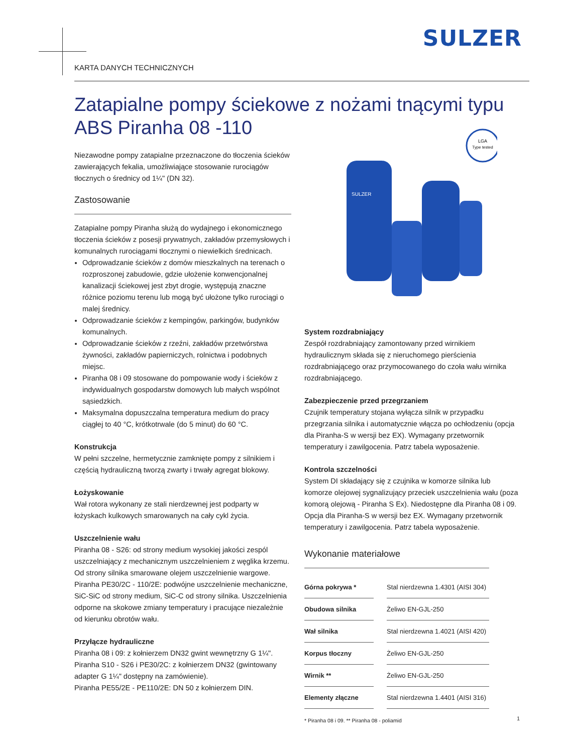SULZER
KARTA DANYCH TECHNICZNYCH
Zatapialne pompy ściekowe z nożami tnącymi typu ABS Piranha 08 -110
LGA
Type tested
SULZER
Niezawodne pompy zatapialne przeznaczone do tłoczenia ścieków zawierających fekalia, umożliwiające stosowanie rurociągów tłocznych o średnicy od 1¼" (DN 32).
Zastosowanie
Zatapialne pompy Piranha służą do wydajnego i ekonomicznego tłoczenia ścieków z posesji prywatnych, zakładów przemysłowych i komunalnych rurociągami tłocznymi o niewielkich średnicach.
Odprowadzanie ścieków z domów mieszkalnych na terenach o rozproszonej zabudowie, gdzie ułożenie konwencjonalnej kanalizacji ściekowej jest zbyt drogie, występują znaczne różnice poziomu terenu lub mogą być ułożone tylko rurociągi o malej średnicy.
Odprowadzanie ścieków z kempingów, parkingów, budynków komunalnych.
Odprowadzanie ścieków z rzeźni, zakładów przetwórstwa żywności, zakładów papierniczych, rolnictwa i podobnych miejsc.
Piranha 08 i 09 stosowane do pompowanie wody i ścieków z indywidualnych gospodarstw domowych lub małych wspólnot sąsiedzkich.
Maksymalna dopuszczalna temperatura medium do pracy ciągłej to 40 °C, krótkotrwale (do 5 minut) do 60 °C.
Konstrukcja
W pełni szczelne, hermetycznie zamknięte pompy z silnikiem i częścią hydrauliczną tworzą zwarty i trwały agregat blokowy.
Łożyskowanie
Wał rotora wykonany ze stali nierdzewnej jest podparty w łożyskach kulkowych smarowanych na cały cykl życia.
Uszczelnienie wału
Piranha 08 - S26: od strony medium wysokiej jakości zespól uszczelniający z mechanicznym uszczelnieniem z węglika krzemu. Od strony silnika smarowane olejem uszczelnienie wargowe. Piranha PE30/2C - 110/2E: podwójne uszczelnienie mechaniczne, SiC-SiC od strony medium, SiC-C od strony silnika. Uszczelnienia odporne na skokowe zmiany temperatury i pracujące niezależnie od kierunku obrotów wału.
Przyłącze hydrauliczne
Piranha 08 i 09: z kołnierzem DN32 gwint wewnętrzny G 1¼".
Piranha S10 - S26 i PE30/2C: z kołnierzem DN32 (gwintowany adapter G 1¼" dostępny na zamówienie).
Piranha PE55/2E - PE110/2E: DN 50 z kołnierzem DIN.
System rozdrabniający
Zespół rozdrabniający zamontowany przed wirnikiem hydraulicznym składa się z nieruchomego pierścienia rozdrabniającego oraz przymocowanego do czoła wału wirnika rozdrabniającego.
Zabezpieczenie przed przegrzaniem
Czujnik temperatury stojana wyłącza silnik w przypadku przegrzania silnika i automatycznie włącza po ochłodzeniu (opcja dla Piranha-S w wersji bez EX). Wymagany przetwornik temperatury i zawilgocenia. Patrz tabela wyposażenie.
Kontrola szczelności
System DI składający się z czujnika w komorze silnika lub komorze olejowej sygnalizujący przeciek uszczelnienia wału (poza komorą olejową - Piranha S Ex). Niedostępne dla Piranha 08 i 09. Opcja dla Piranha-S w wersji bez EX. Wymagany przetwornik temperatury i zawilgocenia. Patrz tabela wyposażenie.
Wykonanie materiałowe
| Górna pokrywa * | | Stal nierdzewna 1.4301 (AISI 304) |
| Obudowa silnika | | Żeliwo EN-GJL-250 |
| Wał silnika | | Stal nierdzewna 1.4021 (AISI 420) |
| Korpus tłoczny | | Żeliwo EN-GJL-250 |
| Wirnik ** | | Żeliwo EN-GJL-250 |
| Elementy złączne | | Stal nierdzewna 1.4401 (AISI 316) |
* Piranha 08 i 09. ** Piranha 08 - poliamid
1